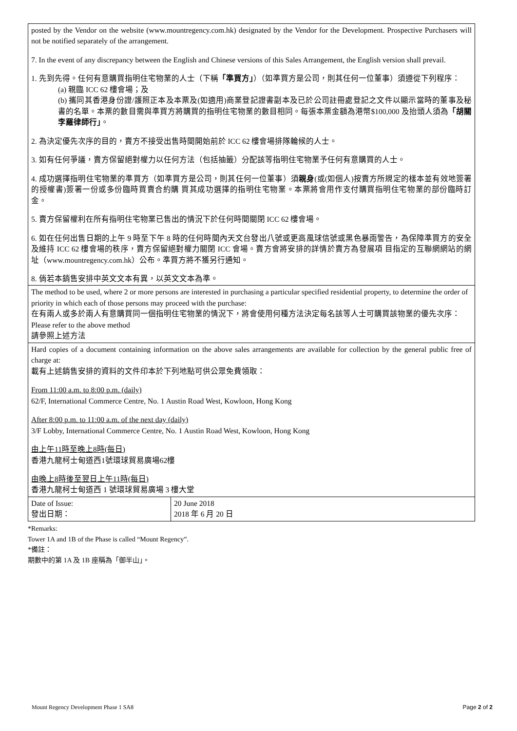| posted by the Vendor on the website (www.mountregency.com.hk) designated by the Vendor for the Development. Prospective Purchasers will not be notified separately of the arrangement. 7. In the event of any discrepancy between the English and Chinese versions of this Sales Arrangement, the English version shall prevail. 1. 先到先得。任何有意購買指明住宅物業的人士（下稱 「準買方」 ）（如準買方是公司，則其任何一位董事）須遵從下列程序： (a) 親臨 ICC 62 樓會場；及 (b) 攜同其香港身份證/護照正本及本票及(如適用)商業登記證書副本及已於公司註冊處登記之文件以顯示當時的董事及秘書的名單。本票的數目需與準買方將購買的指明住宅物業的數目相同。每張本票金額為港幣$100,000 及抬頭人須為 「胡關李羅律師行」 。 2. 為決定優先次序的目的，賣方不接受出售時間開始前於 ICC 62 樓會場排隊輪候的人士。 3. 如有任何爭議，賣方保留絕對權力以任何方法（包括抽籤）分配該等指明住宅物業予任何有意購買的人士。 4. 成功選擇指明住宅物業的準買方（如準買方是公司，則其任何一位董事）須 親身 (或(如個人)按賣方所規定的樣本並有效地簽署的授權書)簽署一份或多份臨時買賣合約購 買其成功選擇的指明住宅物業。本票將會用作支付購買指明住宅物業的部份臨時訂金。 5. 賣方保留權利在所有指明住宅物業已售出的情況下於任何時間關閉 ICC 62 樓會場。 6. 如在任何出售日期的上午 9 時至下午 8 時的任何時間內天文台發出八號或更高風球信號或黑色暴雨警告，為保障準買方的安全及維持 ICC 62 樓會場的秩序，賣方保留絕對權力關閉 ICC 會場。賣方會將安排的詳情於賣方為發展項 目指定的互聯網網站的網址（www.mountregency.com.hk）公布。準買方將不獲另行通知。 8. 倘若本銷售安排中英文文本有異，以英文文本為準。 | |
| The method to be used, where 2 or more persons are interested in purchasing a particular specified residential property, to determine the order of priority in which each of those persons may proceed with the purchase: 在有兩人或多於兩人有意購買同一個指明住宅物業的情況下，將會使用何種方法決定每名該等人士可購買該物業的優先次序： Please refer to the above method 請參照上述方法 | |
| Hard copies of a document containing information on the above sales arrangements are available for collection by the general public free of charge at: 載有上述銷售安排的資料的文件印本於下列地點可供公眾免費領取： From 11:00 a.m. to 8:00 p.m. (daily) 62/F, International Commerce Centre, No. 1 Austin Road West, Kowloon, Hong Kong After 8:00 p.m. to 11:00 a.m. of the next day (daily) 3/F Lobby, International Commerce Centre, No. 1 Austin Road West, Kowloon, Hong Kong 由上午11時至晚上8時(每日) 香港九龍柯士甸道西1號環球貿易廣場62樓 由晚上8時後至翌日上午11時(每日) 香港九龍柯士甸道西 1 號環球貿易廣場 3 樓大堂 | |
| Date of Issue: 發出日期： | 20 June 2018 2018 年 6 月 20 日 |
*Remarks:
Tower 1A and 1B of the Phase is called “Mount Regency”.
*備註：
期數中的第 1A 及 1B 座稱為「御半山」。
Mount Regency Development Phase 1 SA8 Page 2 of 2